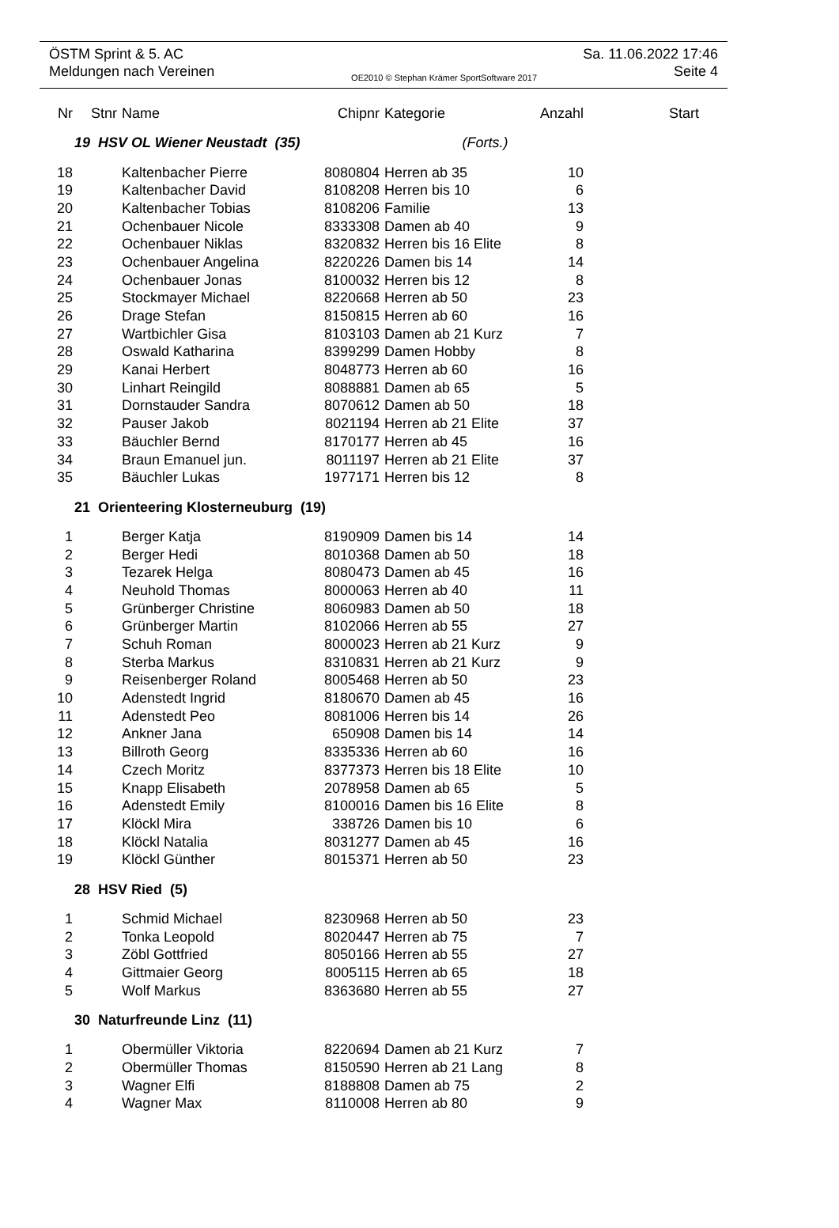ÖSTM Sprint & 5. AC Sa. 11.06.2022 17:46
Meldungen nach Vereinen OE2010 © Stephan Krämer SportSoftware 2017 Seite 4
| Nr | Stnr | Name | Chipnr | Kategorie | Anzahl | Start |
| --- | --- | --- | --- | --- | --- | --- |
| 19 HSV OL Wiener Neustadt (35) (Forts.) | | | | | | |
| 18 | | Kaltenbacher Pierre | 8080804 | Herren ab 35 | 10 | |
| 19 | | Kaltenbacher David | 8108208 | Herren bis 10 | 6 | |
| 20 | | Kaltenbacher Tobias | 8108206 | Familie | 13 | |
| 21 | | Ochenbauer Nicole | 8333308 | Damen ab 40 | 9 | |
| 22 | | Ochenbauer Niklas | 8320832 | Herren bis 16 Elite | 8 | |
| 23 | | Ochenbauer Angelina | 8220226 | Damen bis 14 | 14 | |
| 24 | | Ochenbauer Jonas | 8100032 | Herren bis 12 | 8 | |
| 25 | | Stockmayer Michael | 8220668 | Herren ab 50 | 23 | |
| 26 | | Drage Stefan | 8150815 | Herren ab 60 | 16 | |
| 27 | | Wartbichler Gisa | 8103103 | Damen ab 21 Kurz | 7 | |
| 28 | | Oswald Katharina | 8399299 | Damen Hobby | 8 | |
| 29 | | Kanai Herbert | 8048773 | Herren ab 60 | 16 | |
| 30 | | Linhart Reingild | 8088881 | Damen ab 65 | 5 | |
| 31 | | Dornstauder Sandra | 8070612 | Damen ab 50 | 18 | |
| 32 | | Pauser Jakob | 8021194 | Herren ab 21 Elite | 37 | |
| 33 | | Bäuchler Bernd | 8170177 | Herren ab 45 | 16 | |
| 34 | | Braun Emanuel jun. | 8011197 | Herren ab 21 Elite | 37 | |
| 35 | | Bäuchler Lukas | 1977171 | Herren bis 12 | 8 | |
| 21 Orienteering Klosterneuburg (19) | | | | | | |
| 1 | | Berger Katja | 8190909 | Damen bis 14 | 14 | |
| 2 | | Berger Hedi | 8010368 | Damen ab 50 | 18 | |
| 3 | | Tezarek Helga | 8080473 | Damen ab 45 | 16 | |
| 4 | | Neuhold Thomas | 8000063 | Herren ab 40 | 11 | |
| 5 | | Grünberger Christine | 8060983 | Damen ab 50 | 18 | |
| 6 | | Grünberger Martin | 8102066 | Herren ab 55 | 27 | |
| 7 | | Schuh Roman | 8000023 | Herren ab 21 Kurz | 9 | |
| 8 | | Sterba Markus | 8310831 | Herren ab 21 Kurz | 9 | |
| 9 | | Reisenberger Roland | 8005468 | Herren ab 50 | 23 | |
| 10 | | Adenstedt Ingrid | 8180670 | Damen ab 45 | 16 | |
| 11 | | Adenstedt Peo | 8081006 | Herren bis 14 | 26 | |
| 12 | | Ankner Jana | 650908 | Damen bis 14 | 14 | |
| 13 | | Billroth Georg | 8335336 | Herren ab 60 | 16 | |
| 14 | | Czech Moritz | 8377373 | Herren bis 18 Elite | 10 | |
| 15 | | Knapp Elisabeth | 2078958 | Damen ab 65 | 5 | |
| 16 | | Adenstedt Emily | 8100016 | Damen bis 16 Elite | 8 | |
| 17 | | Klöckl Mira | 338726 | Damen bis 10 | 6 | |
| 18 | | Klöckl Natalia | 8031277 | Damen ab 45 | 16 | |
| 19 | | Klöckl Günther | 8015371 | Herren ab 50 | 23 | |
| 28 HSV Ried (5) | | | | | | |
| 1 | | Schmid Michael | 8230968 | Herren ab 50 | 23 | |
| 2 | | Tonka Leopold | 8020447 | Herren ab 75 | 7 | |
| 3 | | Zöbl Gottfried | 8050166 | Herren ab 55 | 27 | |
| 4 | | Gittmaier Georg | 8005115 | Herren ab 65 | 18 | |
| 5 | | Wolf Markus | 8363680 | Herren ab 55 | 27 | |
| 30 Naturfreunde Linz (11) | | | | | | |
| 1 | | Obermüller Viktoria | 8220694 | Damen ab 21 Kurz | 7 | |
| 2 | | Obermüller Thomas | 8150590 | Herren ab 21 Lang | 8 | |
| 3 | | Wagner Elfi | 8188808 | Damen ab 75 | 2 | |
| 4 | | Wagner Max | 8110008 | Herren ab 80 | 9 | |